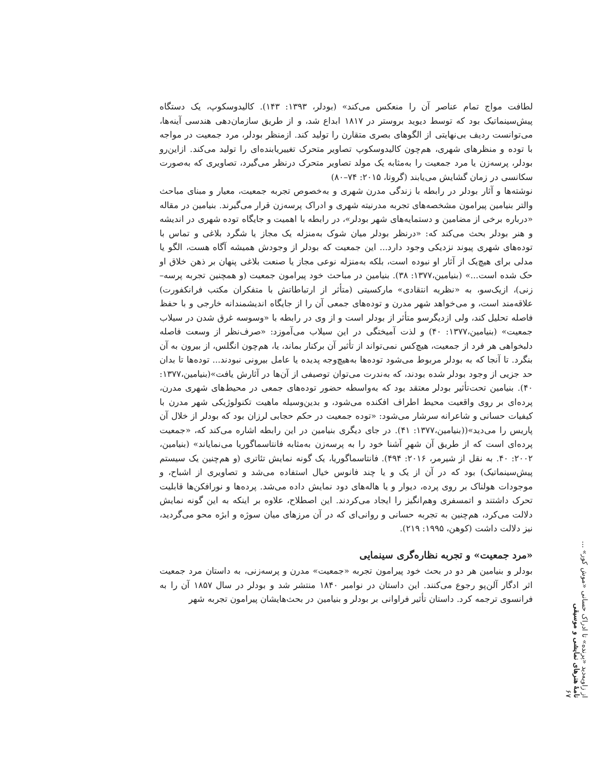از زاویه‌دید «پرنده» تا ادراک حسانی «موش کور» ...
نامۀ هنرهای نمایشی و موسیقی
۶۷
لطافت مواج تمام عناصر آن را منعکس می‌کند» (بودلر، ۱۳۹۳: ۱۴۳). کالیدوسکوپ، یک دستگاه پیش‌سینماتیک بود که توسط دیوید بروستر در ۱۸۱۷ ابداع شد، و از طریق سازمان‌دهی هندسی آینه‌ها، می‌توانست ردیف بی‌نهایتی از الگوهای بصری متقارن را تولید کند. ازمنظر بودلر، مرد جمعیت در مواجه با توده و منظرهای شهری، هم‌چون کالیدوسکوپ تصاویر متحرک تغییریابنده‌ای را تولید می‌کند. ازاین‌رو بودلر، پرسه‌زن یا مرد جمعیت را به‌مثابه یک مولد تصاویر متحرک درنظر می‌گیرد، تصاویری که به‌صورت سکانسی در زمان گشایش می‌یابند (گروتا، ۲۰۱۵: ۷۴–۸۰)
نوشته‌ها و آثار بودلر در رابطه با زندگی مدرن شهری و به‌خصوص تجربه جمعیت، معیار و مبنای مباحث والتر بنیامین پیرامون مشخصه‌های تجربه مدرنیته شهری و ادراک پرسه‌زن قرار می‌گیرند. بنیامین در مقاله «درباره برخی از مضامین و دستمایه‌های شهر بودلر»، در رابطه با اهمیت و جایگاه توده شهری در اندیشه و هنر بودلر بحث می‌کند که: «درنظر بودلر میان شوک به‌منزله یک مجاز یا شگرد بلاغی و تماس با توده‌های شهری پیوند نزدیکی وجود دارد... این جمعیت که بودلر از وجودش همیشه آگاه هست، الگو یا مدلی برای هیچ‌یک از آثار او نبوده است، بلکه به‌منزله نوعی مجاز یا صنعت بلاغی پنهان بر ذهن خلاق او حک شده است...» (بنیامین،۱۳۷۷: ۳۸). بنیامین در مباحث خود پیرامون جمعیت (و همچنین تجربه پرسه–زنی)، ازیک‌سو، به «نظریه انتقادی» مارکسیتی (متأثر از ارتباطاتش با متفکران مکتب فرانکفورت) علاقه‌مند است، و می‌خواهد شهر مدرن و توده‌های جمعی آن را از جایگاه اندیشمندانه خارجی و با حفظ فاصله تحلیل کند، ولی ازدیگرسو متأثر از بودلر است و از وی در رابطه با «وسوسه غرق شدن در سیلاب جمعیت» (بنیامین،۱۳۷۷: ۴۰) و لذت آمیختگی در این سیلاب می‌آموزد: «صرف‌نظر از وسعت فاصله دلبخواهی هر فرد از جمعیت، هیچ‌کس نمی‌تواند از تأثیر آن برکنار بماند، یا، هم‌چون انگلس، از بیرون به آن بنگرد. تا آنجا که به بودلر مربوط می‌شود توده‌ها به‌هیچ‌وجه پدیده یا عامل بیرونی نبودند... توده‌ها تا بدان حد جزیی از وجود بودلر شده بودند، که به‌ندرت می‌توان توصیفی از آن‌ها در آثارش یافت»(بنیامین،۱۳۷۷: ۴۰). بنیامین تحت‌تأثیر بودلر معتقد بود که به‌واسطه حضور توده‌های جمعی در محیط‌های شهری مدرن، پرده‌ای بر روی واقعیت محیط اطراف افکنده می‌شود، و بدین‌وسیله ماهیت تکنولوژیکی شهر مدرن با کیفیات حسانی و شاعرانه سرشار می‌شود: «توده جمعیت در حکم حجابی لرزان بود که بودلر از خلال آن پاریس را می‌دید»((بنیامین،۱۳۷۷: ۴۱). در جای دیگری بنیامین در این رابطه اشاره می‌کند که، «جمعیت پرده‌ای است که از طریق آن شهرِ آشنا خود را به پرسه‌زن به‌مثابه فانتاسماگوریا می‌نمایاند» (بنیامین، ۲۰۰۲: ۴۰. به نقل از شیرمر، ۲۰۱۶: ۴۹۴). فانتاسماگوریا، یک گونه نمایش تئاتری (و هم‌چنین یک سیستم پیش‌سینماتیک) بود که در آن از یک و یا چند فانوس خیال استفاده می‌شد و تصاویری از اشباح، و موجودات هولناک بر روی پرده، دیوار و یا هاله‌های دود نمایش داده می‌شد. پرده‌ها و نورافکن‌ها قابلیت تحرک داشتند و اتمسفری وهم‌انگیز را ایجاد می‌کردند. این اصطلاح، علاوه بر اینکه به این گونه نمایش دلالت می‌کرد، هم‌چنین به تجربه حسانی و روانی‌ای که در آن مرزهای میان سوژه و ابژه محو می‌گردید، نیز دلالت داشت (کوهن، ۱۹۹۵: ۲۱۹).
«مرد جمعیت» و تجربه نظاره‌گری سینمایی
بودلر و بنیامین هر دو در بحث خود پیرامون تجربه «جمعیت» مدرن و پرسه‌زنی، به داستان مرد جمعیت اثر ادگار آلن‌پو رجوع می‌کنند. این داستان در نوامبر ۱۸۴۰ منتشر شد و بودلر در سال ۱۸۵۷ آن را به فرانسوی ترجمه کرد. داستان تأثیر فراوانی بر بودلر و بنیامین در بحث‌هایشان پیرامون تجربه شهر